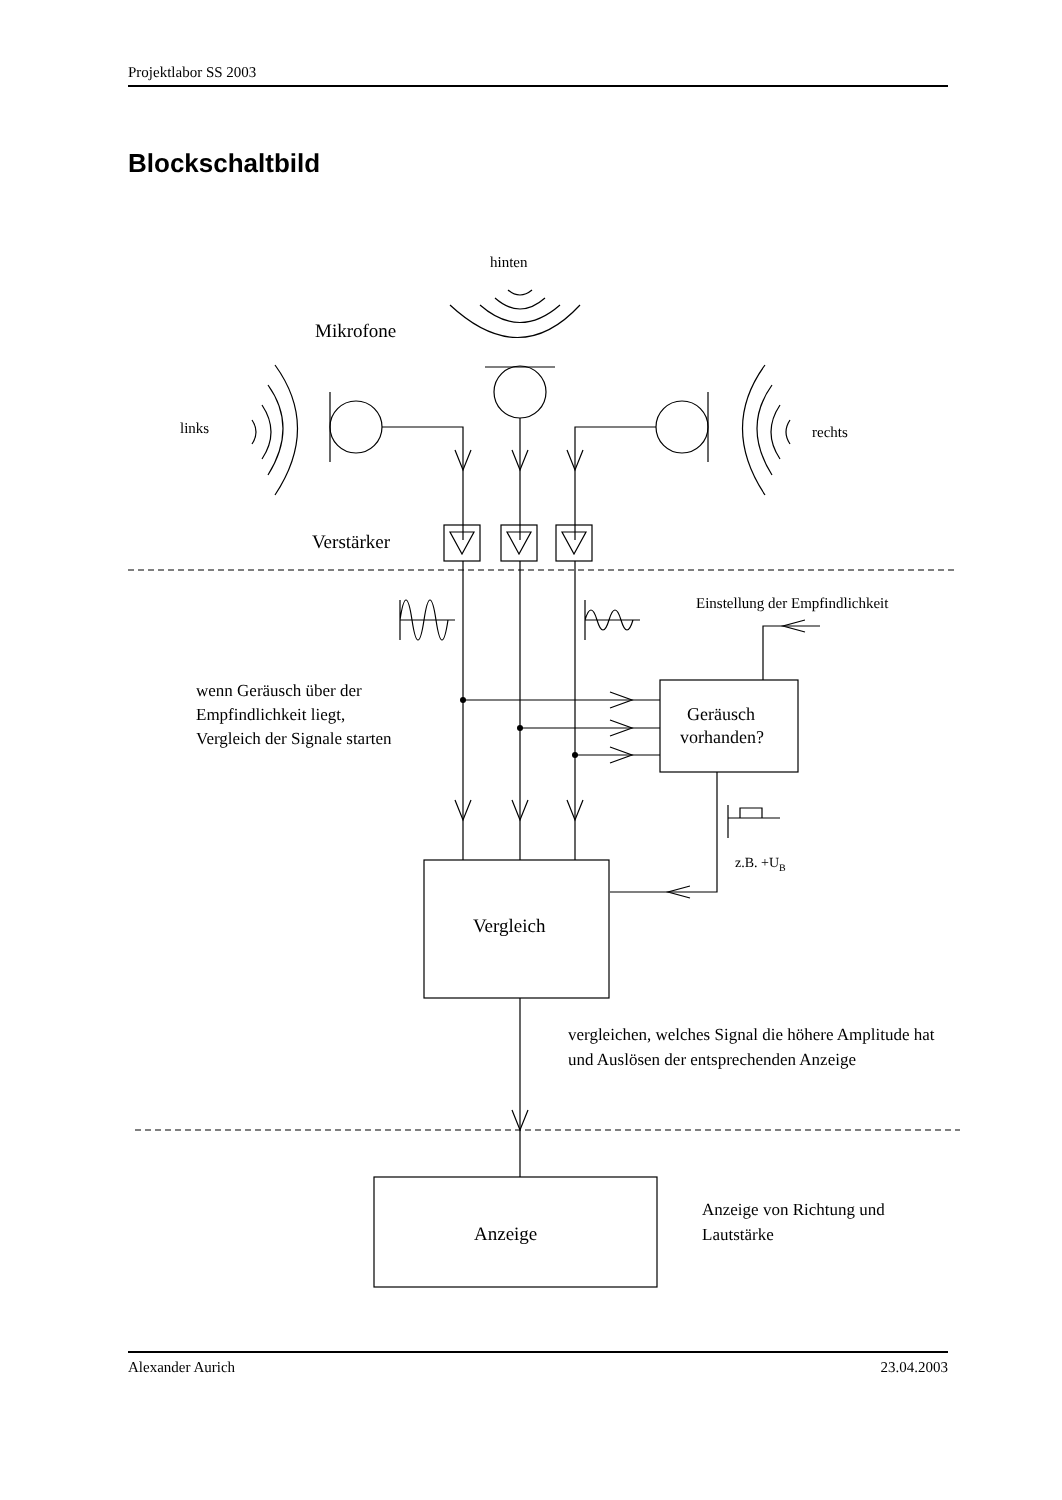Projektlabor SS 2003
Blockschaltbild
hinten
Mikrofone
links
rechts
Verstärker
Einstellung der Empfindlichkeit
wenn Geräusch über der
Empfindlichkeit liegt,
Vergleich der Signale starten
Geräusch
vorhanden?
z.B. +UB
Vergleich
vergleichen, welches Signal die höhere Amplitude hat
und Auslösen der entsprechenden Anzeige
Anzeige
Anzeige von Richtung und
Lautstärke
Alexander Aurich 23.04.2003